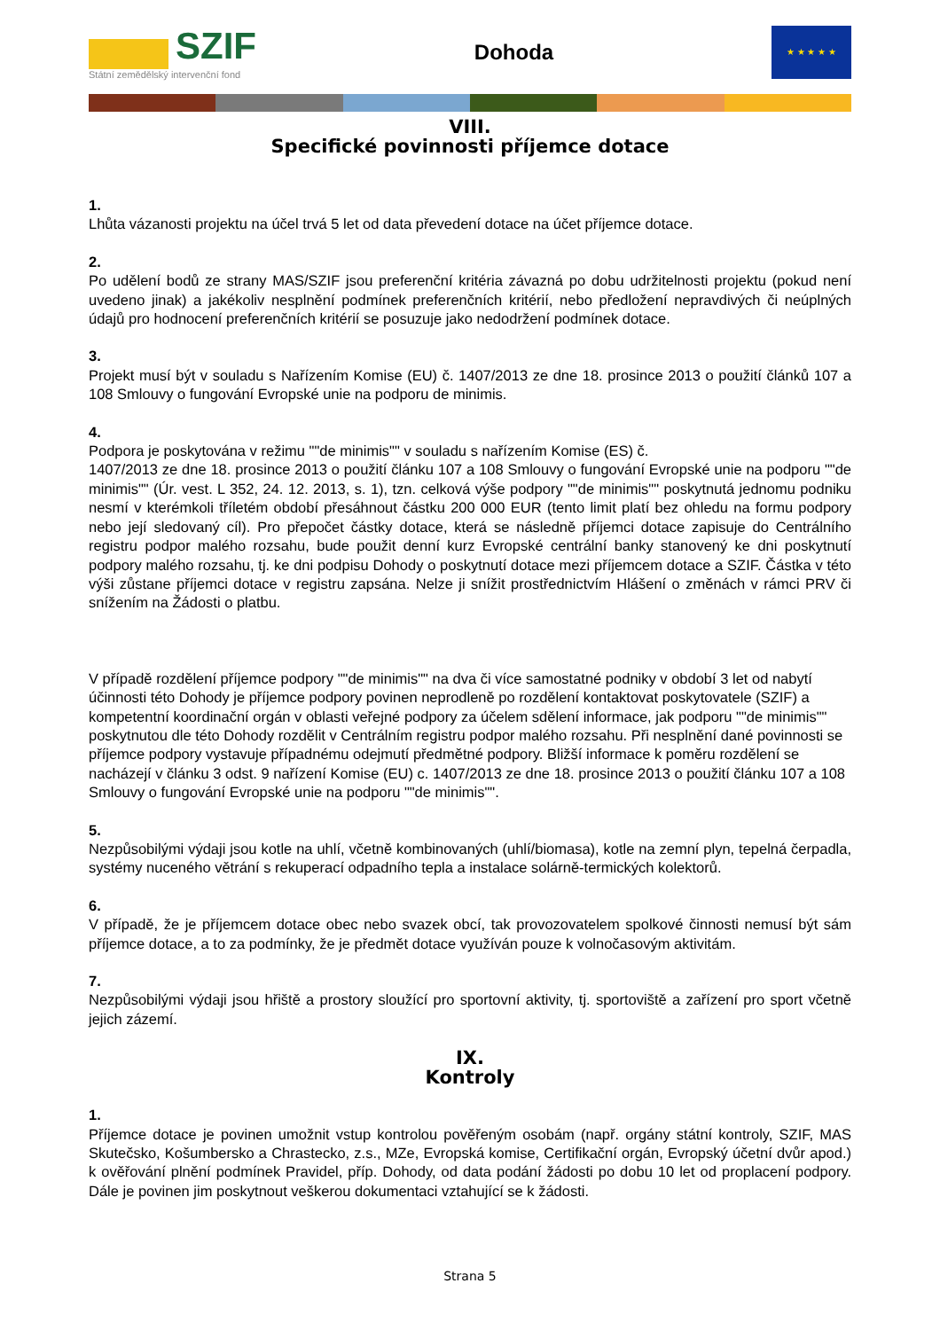SZIF
Státní zemědělský intervenční fond
Dohoda
★ ★ ★ ★ ★
VIII.
Specifické povinnosti příjemce dotace
1.
Lhůta vázanosti projektu na účel trvá 5 let od data převedení dotace na účet příjemce dotace.
2.
Po udělení bodů ze strany MAS/SZIF jsou preferenční kritéria závazná po dobu udržitelnosti projektu (pokud není uvedeno jinak) a jakékoliv nesplnění podmínek preferenčních kritérií, nebo předložení nepravdivých či neúplných údajů pro hodnocení preferenčních kritérií se posuzuje jako nedodržení podmínek dotace.
3.
Projekt musí být v souladu s Nařízením Komise (EU) č. 1407/2013 ze dne 18. prosince 2013 o použití článků 107 a 108 Smlouvy o fungování Evropské unie na podporu de minimis.
4.
Podpora je poskytována v režimu ""de minimis"" v souladu s nařízením Komise (ES) č.
1407/2013 ze dne 18. prosince 2013 o použití článku 107 a 108 Smlouvy o fungování Evropské unie na podporu ""de minimis"" (Úr. vest. L 352, 24. 12. 2013, s. 1), tzn. celková výše podpory ""de minimis"" poskytnutá jednomu podniku nesmí v kterémkoli tříletém období přesáhnout částku 200 000 EUR (tento limit platí bez ohledu na formu podpory nebo její sledovaný cíl). Pro přepočet částky dotace, která se následně příjemci dotace zapisuje do Centrálního registru podpor malého rozsahu, bude použit denní kurz Evropské centrální banky stanovený ke dni poskytnutí podpory malého rozsahu, tj. ke dni podpisu Dohody o poskytnutí dotace mezi příjemcem dotace a SZIF. Částka v této výši zůstane příjemci dotace v registru zapsána. Nelze ji snížit prostřednictvím Hlášení o změnách v rámci PRV či snížením na Žádosti o platbu.
V případě rozdělení příjemce podpory ""de minimis"" na dva či více samostatné podniky v období 3 let od nabytí účinnosti této Dohody je příjemce podpory povinen neprodleně po rozdělení kontaktovat poskytovatele (SZIF) a kompetentní koordinační orgán v oblasti veřejné podpory za účelem sdělení informace, jak podporu ""de minimis"" poskytnutou dle této Dohody rozdělit v Centrálním registru podpor malého rozsahu. Při nesplnění dané povinnosti se příjemce podpory vystavuje případnému odejmutí předmětné podpory. Bližší informace k poměru rozdělení se nacházejí v článku 3 odst. 9 nařízení Komise (EU) c. 1407/2013 ze dne 18. prosince 2013 o použití článku 107 a 108 Smlouvy o fungování Evropské unie na podporu ""de minimis"".
5.
Nezpůsobilými výdaji jsou kotle na uhlí, včetně kombinovaných (uhlí/biomasa), kotle na zemní plyn, tepelná čerpadla, systémy nuceného větrání s rekuperací odpadního tepla a instalace solárně-termických kolektorů.
6.
V případě, že je příjemcem dotace obec nebo svazek obcí, tak provozovatelem spolkové činnosti nemusí být sám příjemce dotace, a to za podmínky, že je předmět dotace využíván pouze k volnočasovým aktivitám.
7.
Nezpůsobilými výdaji jsou hřiště a prostory sloužící pro sportovní aktivity, tj. sportoviště a zařízení pro sport včetně jejich zázemí.
IX.
Kontroly
1.
Příjemce dotace je povinen umožnit vstup kontrolou pověřeným osobám (např. orgány státní kontroly, SZIF, MAS Skutečsko, Košumbersko a Chrastecko, z.s., MZe, Evropská komise, Certifikační orgán, Evropský účetní dvůr apod.) k ověřování plnění podmínek Pravidel, příp. Dohody, od data podání žádosti po dobu 10 let od proplacení podpory. Dále je povinen jim poskytnout veškerou dokumentaci vztahující se k žádosti.
Strana 5